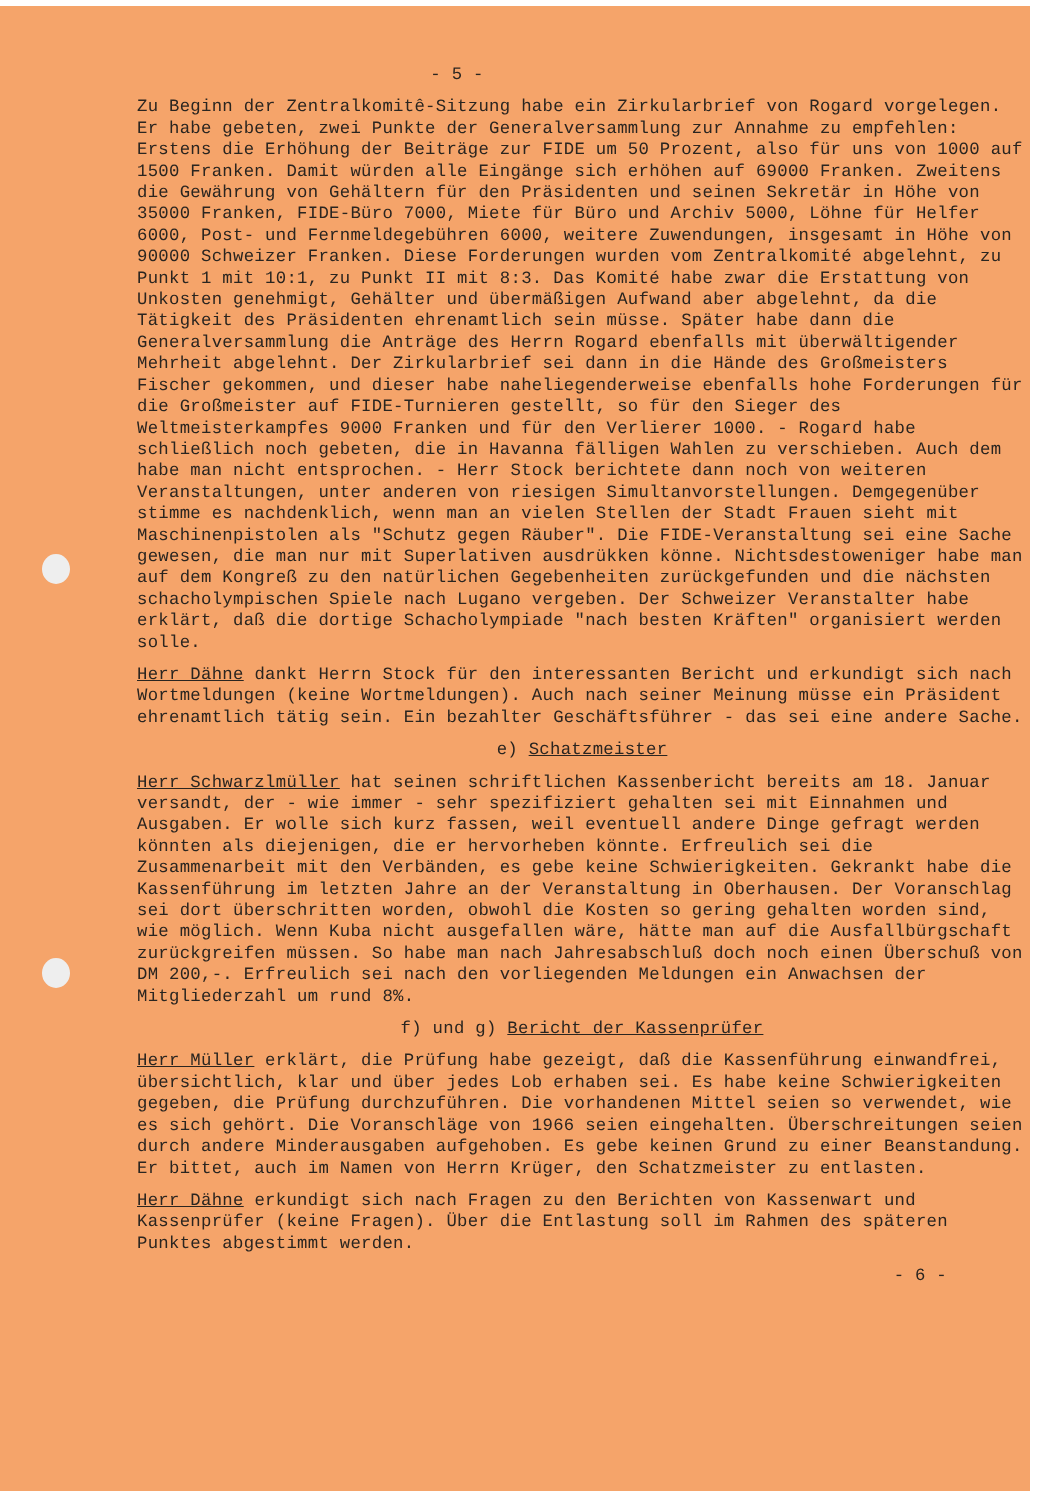- 5 -
Zu Beginn der Zentralkomitê-Sitzung habe ein Zirkularbrief von Rogard vorgelegen. Er habe gebeten, zwei Punkte der Generalversammlung zur Annahme zu empfehlen: Erstens die Erhöhung der Beiträge zur FIDE um 50 Prozent, also für uns von 1000 auf 1500 Franken. Damit würden alle Eingänge sich erhöhen auf 69000 Franken. Zweitens die Gewährung von Gehältern für den Präsidenten und seinen Sekretär in Höhe von 35000 Franken, FIDE-Büro 7000, Miete für Büro und Archiv 5000, Löhne für Helfer 6000, Post- und Fernmeldegebühren 6000, weitere Zuwendungen, insgesamt in Höhe von 90000 Schweizer Franken. Diese Forderungen wurden vom Zentralkomité abgelehnt, zu Punkt 1 mit 10:1, zu Punkt II mit 8:3. Das Komité habe zwar die Erstattung von Unkosten genehmigt, Gehälter und übermäßigen Aufwand aber abgelehnt, da die Tätigkeit des Präsidenten ehrenamtlich sein müsse. Später habe dann die Generalversammlung die Anträge des Herrn Rogard ebenfalls mit überwältigender Mehrheit abgelehnt. Der Zirkularbrief sei dann in die Hände des Großmeisters Fischer gekommen, und dieser habe naheliegenderweise ebenfalls hohe Forderungen für die Großmeister auf FIDE-Turnieren gestellt, so für den Sieger des Weltmeisterkampfes 9000 Franken und für den Verlierer 1000. - Rogard habe schließlich noch gebeten, die in Havanna fälligen Wahlen zu verschieben. Auch dem habe man nicht entsprochen. - Herr Stock berichtete dann noch von weiteren Veranstaltungen, unter anderen von riesigen Simultanvorstellungen. Demgegenüber stimme es nachdenklich, wenn man an vielen Stellen der Stadt Frauen sieht mit Maschinenpistolen als "Schutz gegen Räuber". Die FIDE-Veranstaltung sei eine Sache gewesen, die man nur mit Superlativen ausdrükken könne. Nichtsdestoweniger habe man auf dem Kongreß zu den natürlichen Gegebenheiten zurückgefunden und die nächsten schacholympischen Spiele nach Lugano vergeben. Der Schweizer Veranstalter habe erklärt, daß die dortige Schacholympiade "nach besten Kräften" organisiert werden solle.
Herr Dähne dankt Herrn Stock für den interessanten Bericht und erkundigt sich nach Wortmeldungen (keine Wortmeldungen). Auch nach seiner Meinung müsse ein Präsident ehrenamtlich tätig sein. Ein bezahlter Geschäftsführer - das sei eine andere Sache.
e) Schatzmeister
Herr Schwarzlmüller hat seinen schriftlichen Kassenbericht bereits am 18. Januar versandt, der - wie immer - sehr spezifiziert gehalten sei mit Einnahmen und Ausgaben. Er wolle sich kurz fassen, weil eventuell andere Dinge gefragt werden könnten als diejenigen, die er hervorheben könnte. Erfreulich sei die Zusammenarbeit mit den Verbänden, es gebe keine Schwierigkeiten. Gekrankt habe die Kassenführung im letzten Jahre an der Veranstaltung in Oberhausen. Der Voranschlag sei dort überschritten worden, obwohl die Kosten so gering gehalten worden sind, wie möglich. Wenn Kuba nicht ausgefallen wäre, hätte man auf die Ausfallbürgschaft zurückgreifen müssen. So habe man nach Jahresabschluß doch noch einen Überschuß von DM 200,-. Erfreulich sei nach den vorliegenden Meldungen ein Anwachsen der Mitgliederzahl um rund 8%.
f) und g) Bericht der Kassenprüfer
Herr Müller erklärt, die Prüfung habe gezeigt, daß die Kassenführung einwandfrei, übersichtlich, klar und über jedes Lob erhaben sei. Es habe keine Schwierigkeiten gegeben, die Prüfung durchzuführen. Die vorhandenen Mittel seien so verwendet, wie es sich gehört. Die Voranschläge von 1966 seien eingehalten. Überschreitungen seien durch andere Minderausgaben aufgehoben. Es gebe keinen Grund zu einer Beanstandung. Er bittet, auch im Namen von Herrn Krüger, den Schatzmeister zu entlasten.
Herr Dähne erkundigt sich nach Fragen zu den Berichten von Kassenwart und Kassenprüfer (keine Fragen). Über die Entlastung soll im Rahmen des späteren Punktes abgestimmt werden.
- 6 -